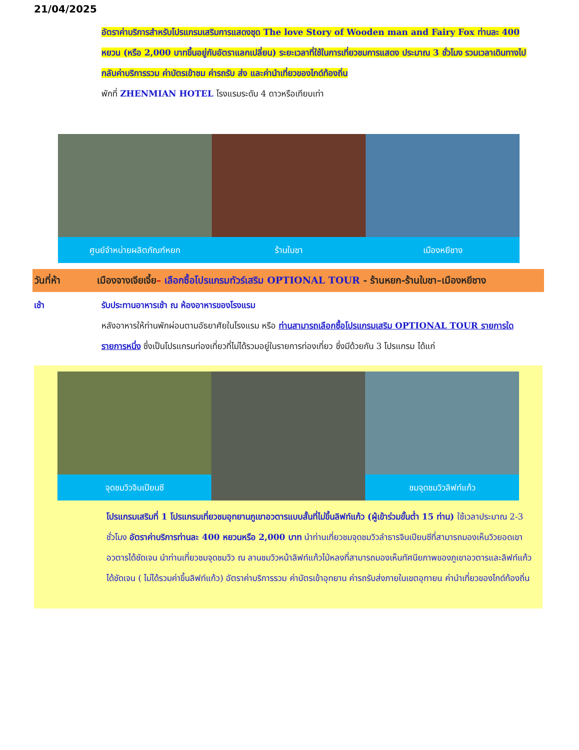21/04/2025
อัตราค่าบริการสำหรับโปรแกรมเสริมการแสดงชุด The love Story of Wooden man and Fairy Fox ท่านละ 400 หยวน (หรือ 2,000 บาทขึ้นอยู่กับอัตราแลกเปลี่ยน) ระยะเวลาที่ใช้ในการเที่ยวชมการแสดง ประมาณ 3 ชั่วโมง รวมเวลาเดินทางไป กลับค่าบริการรวม ค่าบัตรเข้าชม ค่ารถรับ ส่ง และค่านำเที่ยวของไกด์ท้องถิ่น
พักที่ ZHENMIAN HOTEL โรงแรมระดับ 4 ดาวหรือเทียบเท่า
ศูนย์จำหน่ายผลิตภัณฑ์หยก ร้านใบชา เมืองหยีชาง
วันที่ห้า เมืองจางเจียเจี้ย– เลือกซื้อโปรแกรมทัวร์เสริม OPTIONAL TOUR - ร้านหยก-ร้านใบชา–เมืองหยีชาง
เช้า รับประทานอาหารเช้า ณ ห้องอาหารของโรงแรม
หลังอาหารให้ท่านพักผ่อนตามอัธยาศัยในโรงแรม หรือ ท่านสามารถเลือกซื้อโปรแกรมเสริม OPTIONAL TOUR รายการใดรายการหนึ่ง ซึ่งเป็นโปรแกรมท่องเที่ยวที่ไม่ได้รวมอยู่ในรายการท่องเที่ยว ซึ่งมีด้วยกัน 3 โปรแกรม ได้แก่
จุดชมวิวจินเปียนซี ชมจุดชมวิวลิฟท์แก้ว
โปรแกรมเสริมที่ 1 โปรแกรมเที่ยวชมอุทยานภูเขาอวตารแบบสั้นที่ไม่ขึ้นลิฟท์แก้ว (ผู้เข้าร่วมขั้นต่ำ 15 ท่าน) ใช้เวลาประมาณ 2-3 ชั่วโมง อัตราค่าบริการท่านละ 400 หยวนหรือ 2,000 บาท นำท่านเที่ยวชมจุดชมวิวลำธารจินเปียนซีที่สามารถมองเห็นวิวยอดเขาอวตารได้ชัดเจน นำท่านเที่ยวชมจุดชมวิว ณ ลานชมวิวหน้าลิฟท์แก้วไป่หลงที่สามารถมองเห็นทัศนียภาพของภูเขาอวตารและลิฟท์แก้วได้ชัดเจน ( ไม่ได้รวมค่าขึ้นลิฟท์แก้ว) อัตราค่าบริการรวม ค่าบัตรเข้าอุทยาน ค่ารถรับส่งภายในเขตอุทายน ค่านำเที่ยวของไกด์ท้องถิ่น